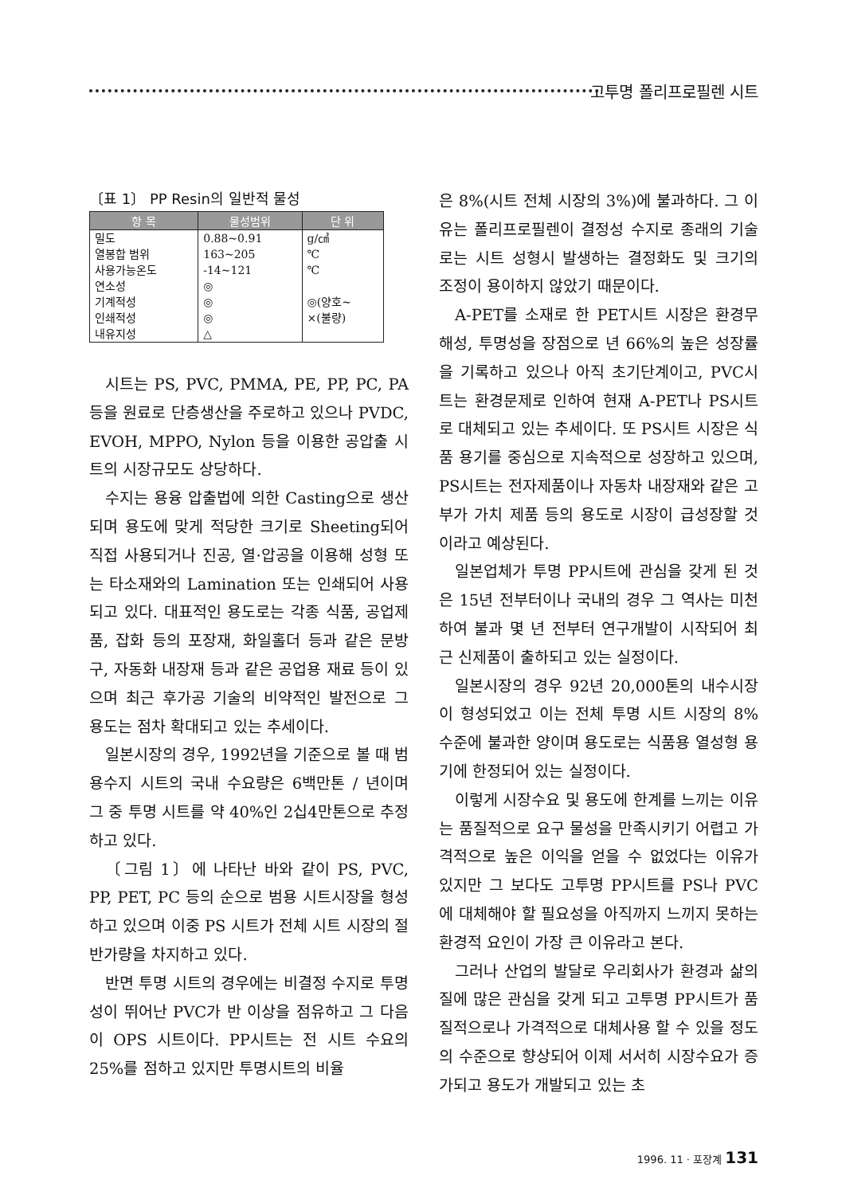고투명 폴리프로필렌 시트
〔표 1〕 PP Resin의 일반적 물성
| 항 목 | 물성범위 | 단 위 |
| --- | --- | --- |
| 밀도 | 0.88~0.91 | g/㎤ |
| 열봉합 범위 | 163~205 | ℃ |
| 사용가능온도 | -14~121 | ℃ |
| 연소성 | ◎ | |
| 기계적성 | ◎ | ◎(양호~ |
| 인쇄적성 | ◎ | ×(불량) |
| 내유지성 | △ | |
시트는 PS, PVC, PMMA, PE, PP, PC, PA 등을 원료로 단층생산을 주로하고 있으나 PVDC, EVOH, MPPO, Nylon 등을 이용한 공압출 시트의 시장규모도 상당하다.
수지는 용융 압출법에 의한 Casting으로 생산되며 용도에 맞게 적당한 크기로 Sheeting되어 직접 사용되거나 진공, 열·압공을 이용해 성형 또는 타소재와의 Lamination 또는 인쇄되어 사용되고 있다. 대표적인 용도로는 각종 식품, 공업제품, 잡화 등의 포장재, 화일홀더 등과 같은 문방구, 자동화 내장재 등과 같은 공업용 재료 등이 있으며 최근 후가공 기술의 비약적인 발전으로 그 용도는 점차 확대되고 있는 추세이다.
일본시장의 경우, 1992년을 기준으로 볼 때 범용수지 시트의 국내 수요량은 6백만톤 / 년이며 그 중 투명 시트를 약 40%인 2십4만톤으로 추정하고 있다.
〔그림 1〕에 나타난 바와 같이 PS, PVC, PP, PET, PC 등의 순으로 범용 시트시장을 형성하고 있으며 이중 PS 시트가 전체 시트 시장의 절반가량을 차지하고 있다.
반면 투명 시트의 경우에는 비결정 수지로 투명성이 뛰어난 PVC가 반 이상을 점유하고 그 다음이 OPS 시트이다. PP시트는 전 시트 수요의 25%를 점하고 있지만 투명시트의 비율
은 8%(시트 전체 시장의 3%)에 불과하다. 그 이유는 폴리프로필렌이 결정성 수지로 종래의 기술로는 시트 성형시 발생하는 결정화도 및 크기의 조정이 용이하지 않았기 때문이다.
A-PET를 소재로 한 PET시트 시장은 환경무해성, 투명성을 장점으로 년 66%의 높은 성장률을 기록하고 있으나 아직 초기단계이고, PVC시트는 환경문제로 인하여 현재 A-PET나 PS시트로 대체되고 있는 추세이다. 또 PS시트 시장은 식품 용기를 중심으로 지속적으로 성장하고 있으며, PS시트는 전자제품이나 자동차 내장재와 같은 고부가 가치 제품 등의 용도로 시장이 급성장할 것이라고 예상된다.
일본업체가 투명 PP시트에 관심을 갖게 된 것은 15년 전부터이나 국내의 경우 그 역사는 미천하여 불과 몇 년 전부터 연구개발이 시작되어 최근 신제품이 출하되고 있는 실정이다.
일본시장의 경우 92년 20,000톤의 내수시장이 형성되었고 이는 전체 투명 시트 시장의 8% 수준에 불과한 양이며 용도로는 식품용 열성형 용기에 한정되어 있는 실정이다.
이렇게 시장수요 및 용도에 한계를 느끼는 이유는 품질적으로 요구 물성을 만족시키기 어렵고 가격적으로 높은 이익을 얻을 수 없었다는 이유가 있지만 그 보다도 고투명 PP시트를 PS나 PVC에 대체해야 할 필요성을 아직까지 느끼지 못하는 환경적 요인이 가장 큰 이유라고 본다.
그러나 산업의 발달로 우리회사가 환경과 삶의 질에 많은 관심을 갖게 되고 고투명 PP시트가 품질적으로나 가격적으로 대체사용 할 수 있을 정도의 수준으로 향상되어 이제 서서히 시장수요가 증가되고 용도가 개발되고 있는 초
1996. 11 · 포장계 131